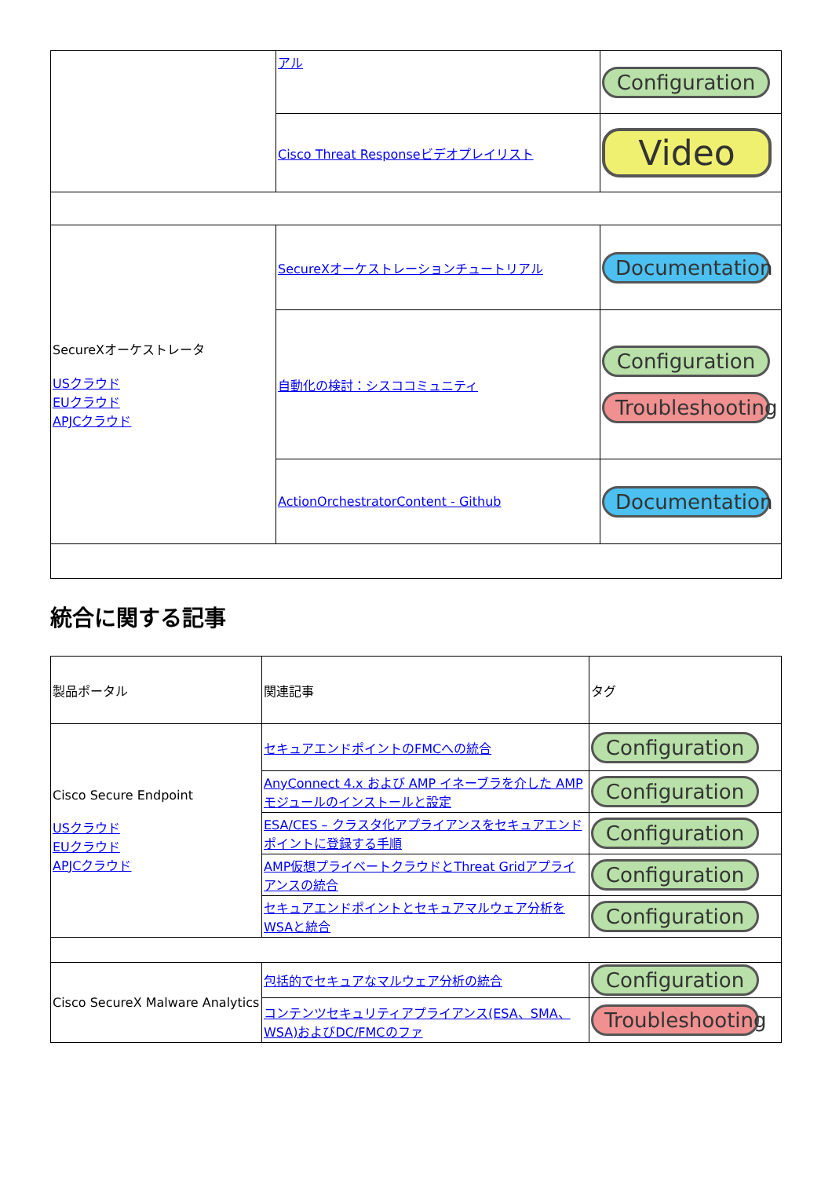| | アル | Configuration |
| | Cisco Threat Responseビデオプレイリスト | Video |
| SecureXオーケストレータ USクラウド EUクラウド APJCクラウド | SecureXオーケストレーションチュートリアル | Documentation |
| | 自動化の検討：シスココミュニティ | Configuration Troubleshooting |
| | ActionOrchestratorContent - Github | Documentation |
統合に関する記事
| 製品ポータル | 関連記事 | タグ |
| --- | --- | --- |
| Cisco Secure Endpoint USクラウド EUクラウド APJCクラウド | セキュアエンドポイントのFMCへの統合 | Configuration |
| | AnyConnect 4.x および AMP イネーブラを介した AMP モジュールのインストールと設定 | Configuration |
| | ESA/CES – クラスタ化アプライアンスをセキュアエンドポイントに登録する手順 | Configuration |
| | AMP仮想プライベートクラウドとThreat Gridアプライアンスの統合 | Configuration |
| | セキュアエンドポイントとセキュアマルウェア分析をWSAと統合 | Configuration |
| Cisco SecureX Malware Analytics | 包括的でセキュアなマルウェア分析の統合 | Configuration |
| | コンテンツセキュリティアプライアンス(ESA、SMA、WSA)およびDC/FMCのファ | Troubleshooting |